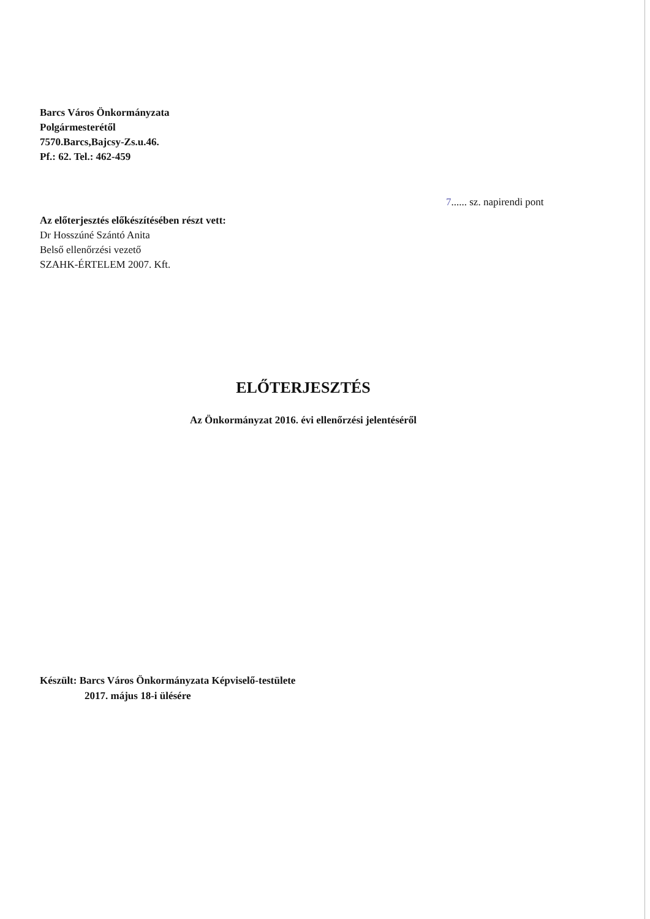Barcs Város Önkormányzata
Polgármesterétől
7570.Barcs,Bajcsy-Zs.u.46.
Pf.: 62. Tel.: 462-459
7...... sz. napirendi pont
Az előterjesztés előkészítésében részt vett:
Dr Hosszúné Szántó Anita
Belső ellenőrzési vezető
SZAHK-ÉRTELEM 2007. Kft.
ELŐTERJESZTÉS
Az Önkormányzat 2016. évi ellenőrzési jelentéséről
Készült: Barcs Város Önkormányzata Képviselő-testülete
2017. május 18-i ülésére